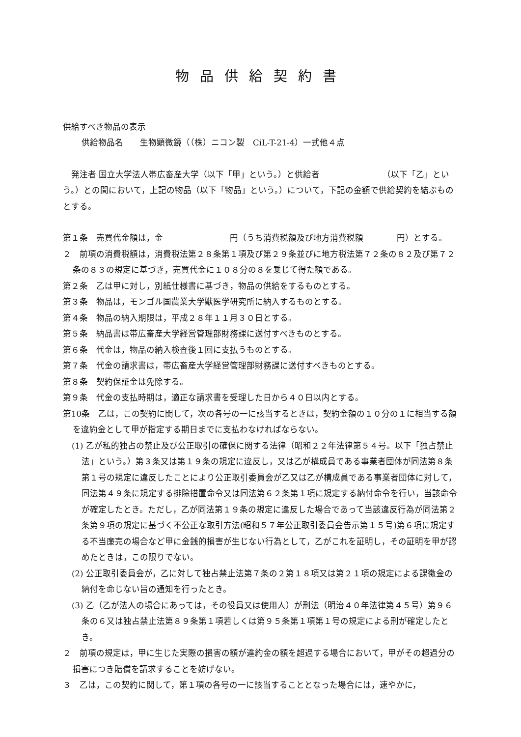物品供給契約書
供給すべき物品の表示
供給物品名　　生物顕微鏡（（株）ニコン製　CiL-T-21-4）一式他４点
　発注者 国立大学法人帯広畜産大学（以下「甲」という。）と供給者　　　　　　　　（以下「乙」という。）との間において，上記の物品（以下「物品」という。）について，下記の金額で供給契約を結ぶものとする。
第１条　売買代金額は，金　　　　　　　　円（うち消費税額及び地方消費税額　　　　円）とする。
２　前項の消費税額は，消費税法第２８条第１項及び第２９条並びに地方税法第７２条の８２及び第７２条の８３の規定に基づき，売買代金に１０８分の８を乗じて得た額である。
第２条　乙は甲に対し，別紙仕様書に基づき，物品の供給をするものとする。
第３条　物品は，モンゴル国農業大学獣医学研究所に納入するものとする。
第４条　物品の納入期限は，平成２８年１１月３０日とする。
第５条　納品書は帯広畜産大学経営管理部財務課に送付すべきものとする。
第６条　代金は，物品の納入検査後１回に支払うものとする。
第７条　代金の請求書は，帯広畜産大学経営管理部財務課に送付すべきものとする。
第８条　契約保証金は免除する。
第９条　代金の支払時期は，適正な請求書を受理した日から４０日以内とする。
第10条　乙は，この契約に関して，次の各号の一に該当するときは，契約金額の１０分の１に相当する額を違約金として甲が指定する期日までに支払わなければならない。
(1) 乙が私的独占の禁止及び公正取引の確保に関する法律（昭和２２年法律第５４号。以下「独占禁止法」という。）第３条又は第１９条の規定に違反し，又は乙が構成員である事業者団体が同法第８条第１号の規定に違反したことにより公正取引委員会が乙又は乙が構成員である事業者団体に対して，同法第４９条に規定する排除措置命令又は同法第６２条第１項に規定する納付命令を行い，当該命令が確定したとき。ただし，乙が同法第１９条の規定に違反した場合であって当該違反行為が同法第２条第９項の規定に基づく不公正な取引方法(昭和５７年公正取引委員会告示第１５号)第６項に規定する不当廉売の場合など甲に金銭的損害が生じない行為として，乙がこれを証明し，その証明を甲が認めたときは，この限りでない。
(2) 公正取引委員会が，乙に対して独占禁止法第７条の２第１８項又は第２１項の規定による課徴金の納付を命じない旨の通知を行ったとき。
(3) 乙（乙が法人の場合にあっては，その役員又は使用人）が刑法（明治４０年法律第４５号）第９６条の６又は独占禁止法第８９条第１項若しくは第９５条第１項第１号の規定による刑が確定したとき。
２　前項の規定は，甲に生じた実際の損害の額が違約金の額を超過する場合において，甲がその超過分の損害につき賠償を請求することを妨げない。
３　乙は，この契約に関して，第１項の各号の一に該当することとなった場合には，速やかに，